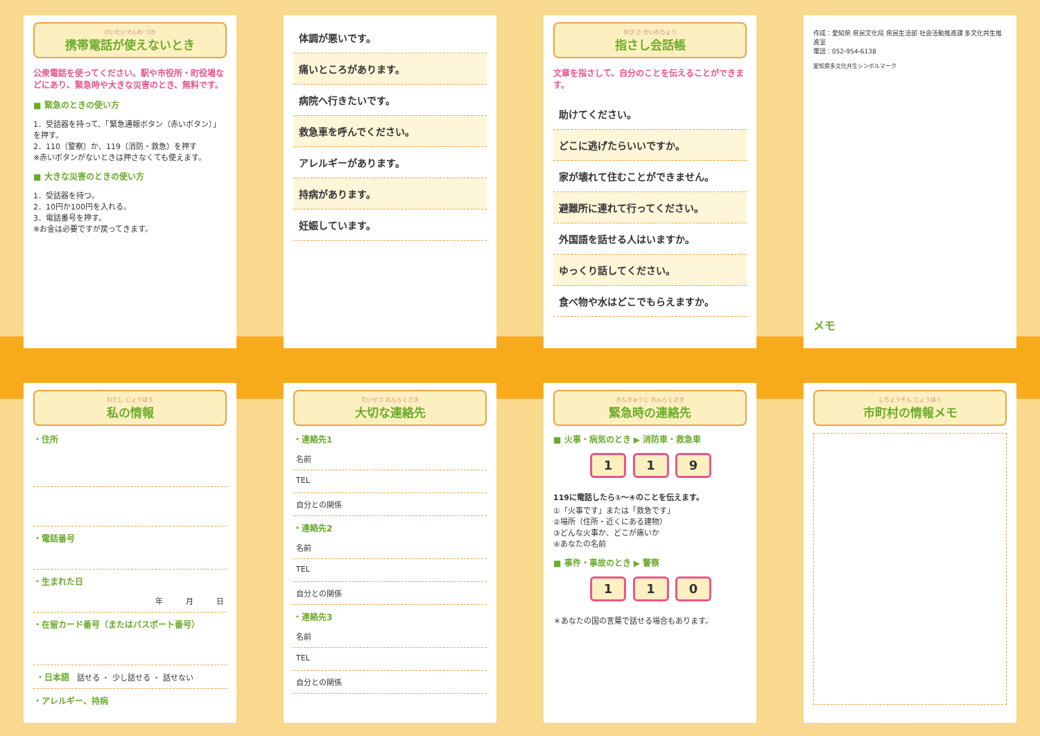けいたいでんわ つか
携帯電話が使えないとき
公衆電話を使ってください。駅や市役所・町役場などにあり、緊急時や大きな災害のとき、無料です。
■ 緊急のときの使い方
1．受話器を持って、「緊急通報ボタン（赤いボタン）」を押す。
2．110（警察）か、119（消防・救急）を押す
※赤いボタンがないときは押さなくても使えます。
■ 大きな災害のときの使い方
1．受話器を持つ。
2．10円か100円を入れる。
3．電話番号を押す。
※お金は必要ですが戻ってきます。
体調が悪いです。
痛いところがあります。
病院へ行きたいです。
救急車を呼んでください。
アレルギーがあります。
持病があります。
妊娠しています。
ゆび さ かいわちょう
指さし会話帳
文章を指さして、自分のことを伝えることができます。
助けてください。
どこに逃げたらいいですか。
家が壊れて住むことができません。
避難所に連れて行ってください。
外国語を話せる人はいますか。
ゆっくり話してください。
食べ物や水はどこでもらえますか。
作成：愛知県 県民文化局 県民生活部 社会活動推進課 多文化共生推進室
電話：052-954-6138
愛知県多文化共生シンボルマーク
メモ
わたし じょうほう
私の情報
・住所
・電話番号
・生まれた日
年　　　月　　　日
・在留カード番号（またはパスポート番号）
・日本語　話せる ・ 少し話せる ・ 話せない
・アレルギー、持病
たいせつ れんらくさき
大切な連絡先
・連絡先1
名前
TEL
自分との関係
・連絡先2
名前
TEL
自分との関係
・連絡先3
名前
TEL
自分との関係
きんきゅうじ れんらくさき
緊急時の連絡先
■ 火事・病気のとき ▶ 消防車・救急車
1 1 9
119に電話したら①～④のことを伝えます。
①「火事です」または「救急です」
②場所（住所・近くにある建物）
③どんな火事か、どこが痛いか
④あなたの名前
■ 事件・事故のとき ▶ 警察
1 1 0
＊あなたの国の言葉で話せる場合もあります。
しちょうそん じょうほう
市町村の情報メモ